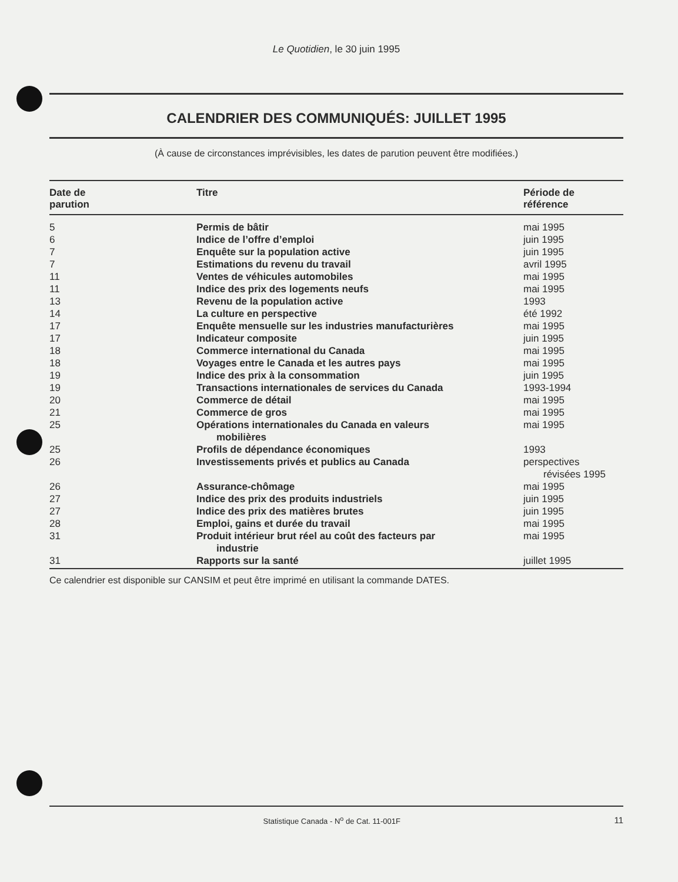Le Quotidien, le 30 juin 1995
CALENDRIER DES COMMUNIQUÉS: JUILLET 1995
(À cause de circonstances imprévisibles, les dates de parution peuvent être modifiées.)
| Date de parution | Titre | Période de référence |
| --- | --- | --- |
| 5 | Permis de bâtir | mai 1995 |
| 6 | Indice de l’offre d’emploi | juin 1995 |
| 7 | Enquête sur la population active | juin 1995 |
| 7 | Estimations du revenu du travail | avril 1995 |
| 11 | Ventes de véhicules automobiles | mai 1995 |
| 11 | Indice des prix des logements neufs | mai 1995 |
| 13 | Revenu de la population active | 1993 |
| 14 | La culture en perspective | été 1992 |
| 17 | Enquête mensuelle sur les industries manufacturières | mai 1995 |
| 17 | Indicateur composite | juin 1995 |
| 18 | Commerce international du Canada | mai 1995 |
| 18 | Voyages entre le Canada et les autres pays | mai 1995 |
| 19 | Indice des prix à la consommation | juin 1995 |
| 19 | Transactions internationales de services du Canada | 1993-1994 |
| 20 | Commerce de détail | mai 1995 |
| 21 | Commerce de gros | mai 1995 |
| 25 | Opérations internationales du Canada en valeurs mobilières | mai 1995 |
| 25 | Profils de dépendance économiques | 1993 |
| 26 | Investissements privés et publics au Canada | perspectives révisées 1995 |
| 26 | Assurance-chômage | mai 1995 |
| 27 | Indice des prix des produits industriels | juin 1995 |
| 27 | Indice des prix des matières brutes | juin 1995 |
| 28 | Emploi, gains et durée du travail | mai 1995 |
| 31 | Produit intérieur brut réel au coût des facteurs par industrie | mai 1995 |
| 31 | Rapports sur la santé | juillet 1995 |
Ce calendrier est disponible sur CANSIM et peut être imprimé en utilisant la commande DATES.
Statistique Canada - N<sup>o</sup> de Cat. 11-001F 11